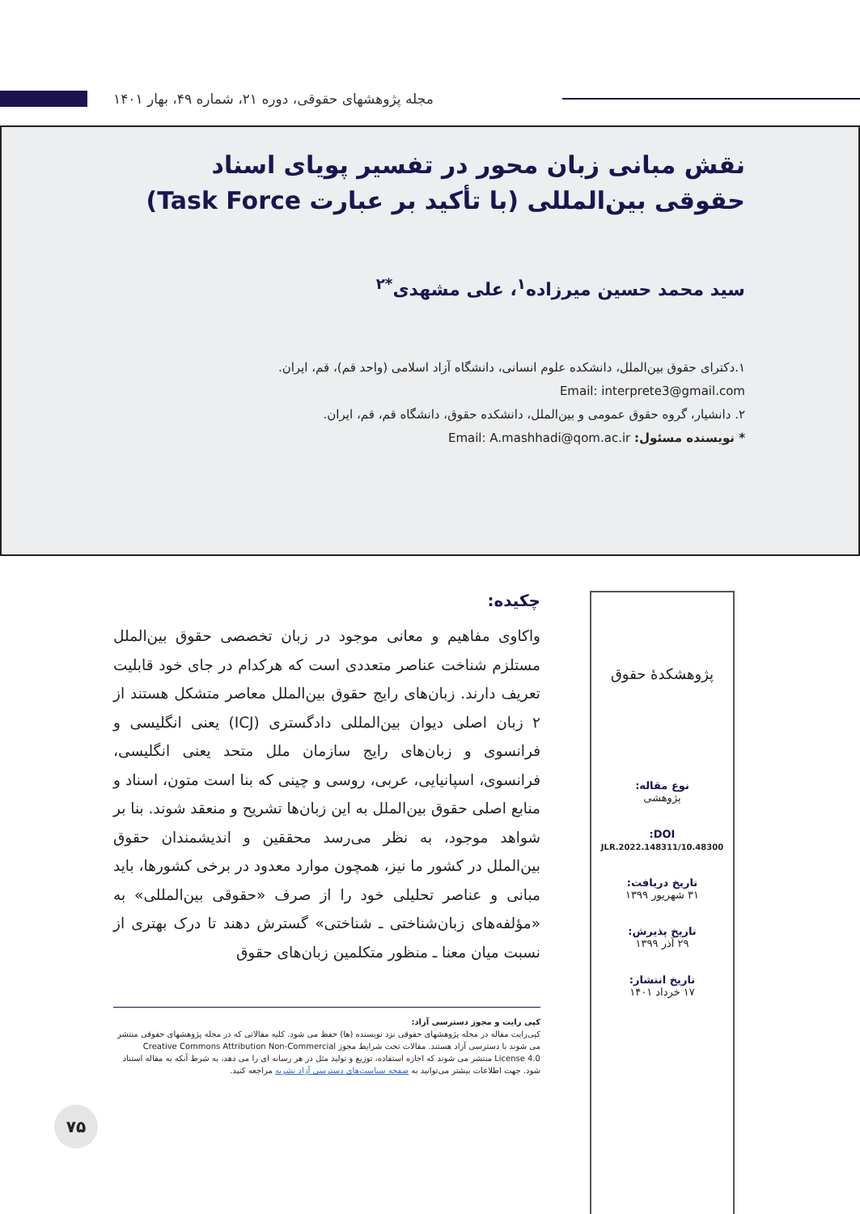مجله پژوهشهای حقوقی، دوره ۲۱، شماره ۴۹، بهار ۱۴۰۱
نقش مبانی زبان محور در تفسیر پویای اسناد حقوقی بین‌المللی (با تأکید بر عبارت Task Force)
سید محمد حسین میرزاده<sup>۱</sup>، علی مشهدی<sup>*۲</sup>
۱.دکترای حقوق بین‌الملل، دانشکده علوم انسانی، دانشگاه آزاد اسلامی (واحد قم)، قم، ایران.
Email: interprete3@gmail.com
۲. دانشیار، گروه حقوق عمومی و بین‌الملل، دانشکده حقوق، دانشگاه قم، قم، ایران.
* نویسنده مسئول: Email: A.mashhadi@qom.ac.ir
پژوهشکدهٔ حقوق
نوع مقاله:
پژوهشی
DOI:
10.48300/JLR.2022.148311
تاریخ دریافت:
۳۱ شهریور ۱۳۹۹
تاریخ پذیرش:
۲۹ آذر ۱۳۹۹
تاریخ انتشار:
۱۷ خرداد ۱۴۰۱
چکیده:
واکاوی مفاهیم و معانی موجود در زبان تخصصی حقوق بین‌الملل مستلزم شناخت عناصر متعددی است که هرکدام در جای خود قابلیت تعریف دارند. زبان‌های رایج حقوق بین‌الملل معاصر متشکل هستند از ۲ زبان اصلی دیوان بین‌المللی دادگستری (ICJ) یعنی انگلیسی و فرانسوی و زبان‌های رایج سازمان ملل متحد یعنی انگلیسی، فرانسوی، اسپانیایی، عربی، روسی و چینی که بنا است متون، اسناد و منابع اصلی حقوق بین‌الملل به این زبان‌ها تشریح و منعقد شوند. بنا بر شواهد موجود، به نظر می‌رسد محققین و اندیشمندان حقوق بین‌الملل در کشور ما نیز، همچون موارد معدود در برخی کشورها، باید مبانی و عناصر تحلیلی خود را از صرف «حقوقی بین‌المللی» به «مؤلفه‌های زبان‌شناختی ـ شناختی» گسترش دهند تا درک بهتری از نسبت میان معنا ـ منظور متکلمین زبان‌های حقوق
کپی رایت و مجوز دسترسی آزاد:
کپی‌رایت مقاله در مجله پژوهشهای حقوقی نزد نویسنده (ها) حفظ می شود. کلیه مقالاتی که در مجله پژوهشهای حقوقی منتشر می شوند با دسترسی آزاد هستند. مقالات تحت شرایط مجوز Creative Commons Attribution Non-Commercial License 4.0 منتشر می شوند که اجازه استفاده، توزیع و تولید مثل در هر رسانه ای را می دهد، به شرط آنکه به مقاله استناد شود. جهت اطلاعات بیشتر می‌توانید به صفحه سیاست‌های دسترسی آزاد نشریه مراجعه کنید.
۷۵